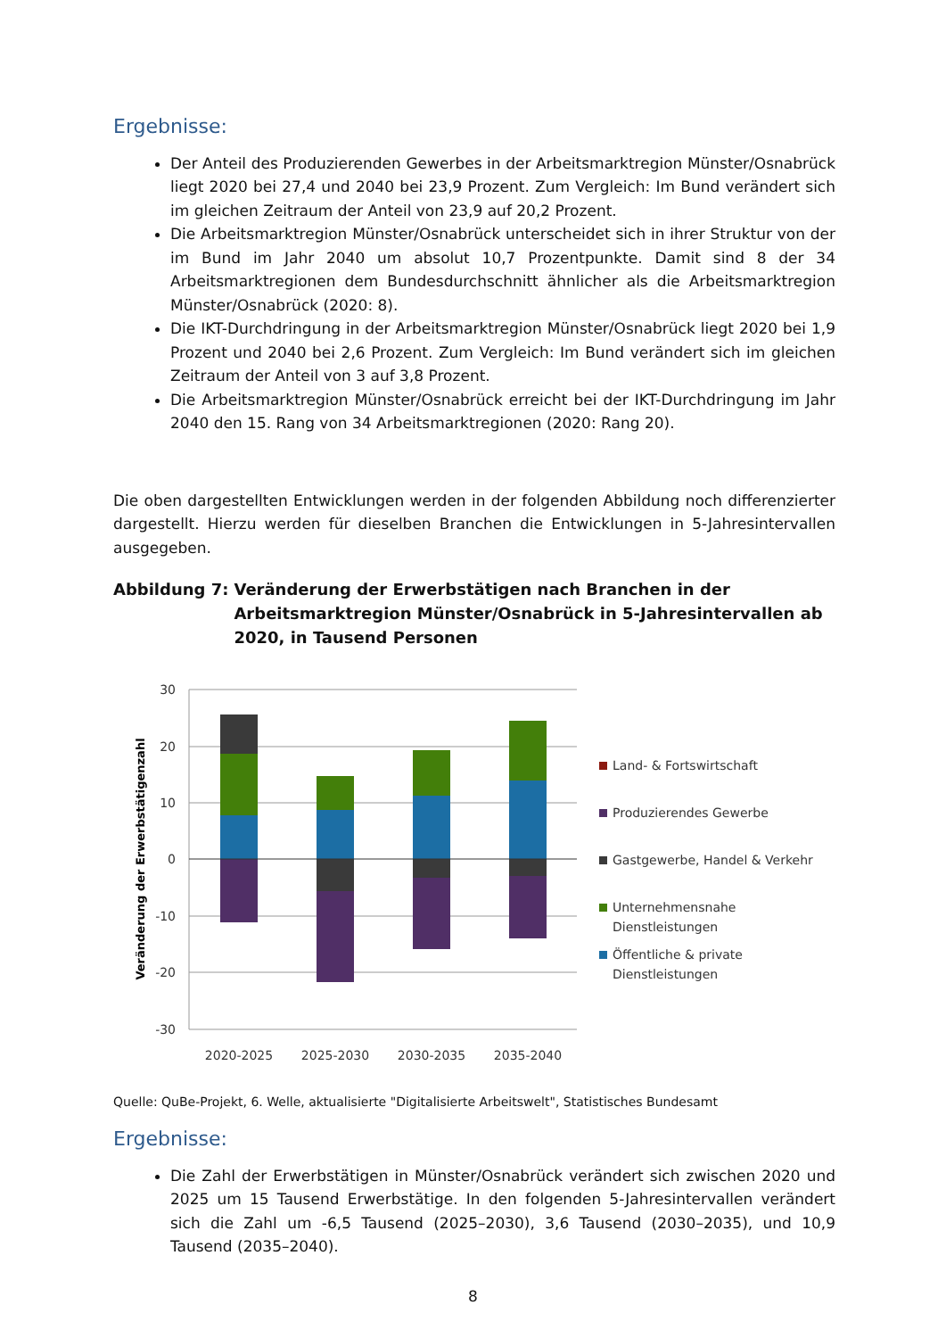Ergebnisse:
Der Anteil des Produzierenden Gewerbes in der Arbeitsmarktregion Münster/Osnabrück liegt 2020 bei 27,4 und 2040 bei 23,9 Prozent. Zum Vergleich: Im Bund verändert sich im gleichen Zeitraum der Anteil von 23,9 auf 20,2 Prozent.
Die Arbeitsmarktregion Münster/Osnabrück unterscheidet sich in ihrer Struktur von der im Bund im Jahr 2040 um absolut 10,7 Prozentpunkte. Damit sind 8 der 34 Arbeitsmarktregionen dem Bundesdurchschnitt ähnlicher als die Arbeitsmarktregion Münster/Osnabrück (2020: 8).
Die IKT-Durchdringung in der Arbeitsmarktregion Münster/Osnabrück liegt 2020 bei 1,9 Prozent und 2040 bei 2,6 Prozent. Zum Vergleich: Im Bund verändert sich im gleichen Zeitraum der Anteil von 3 auf 3,8 Prozent.
Die Arbeitsmarktregion Münster/Osnabrück erreicht bei der IKT-Durchdringung im Jahr 2040 den 15. Rang von 34 Arbeitsmarktregionen (2020: Rang 20).
Die oben dargestellten Entwicklungen werden in der folgenden Abbildung noch differenzierter dargestellt. Hierzu werden für dieselben Branchen die Entwicklungen in 5-Jahresintervallen ausgegeben.
Abbildung 7: Veränderung der Erwerbstätigen nach Branchen in der Arbeitsmarktregion Münster/Osnabrück in 5-Jahresintervallen ab 2020, in Tausend Personen
30
20
10
0
-10
-20
-30
Veränderung der Erwerbstätigenzahl
2020-2025
2025-2030
2030-2035
2035-2040
Land- & Fortswirtschaft
Produzierendes Gewerbe
Gastgewerbe, Handel & Verkehr
Unternehmensnahe
Dienstleistungen
Öffentliche & private
Dienstleistungen
Quelle: QuBe-Projekt, 6. Welle, aktualisierte "Digitalisierte Arbeitswelt", Statistisches Bundesamt
Ergebnisse:
Die Zahl der Erwerbstätigen in Münster/Osnabrück verändert sich zwischen 2020 und 2025 um 15 Tausend Erwerbstätige. In den folgenden 5-Jahresintervallen verändert sich die Zahl um -6,5 Tausend (2025–2030), 3,6 Tausend (2030–2035), und 10,9 Tausend (2035–2040).
8